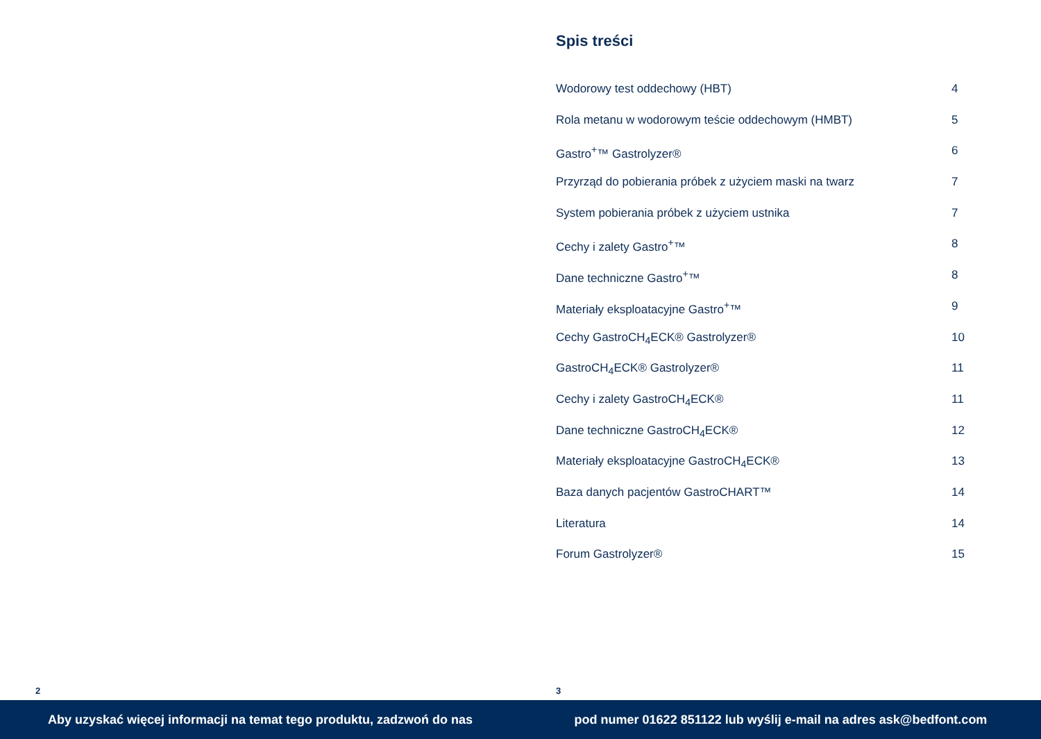2
Spis treści
Wodorowy test oddechowy (HBT) 4
Rola metanu w wodorowym teście oddechowym (HMBT) 5
Gastro<sup>+</sup>™ Gastrolyzer® 6
Przyrząd do pobierania próbek z użyciem maski na twarz 7
System pobierania próbek z użyciem ustnika 7
Cechy i zalety Gastro<sup>+</sup>™ 8
Dane techniczne Gastro<sup>+</sup>™ 8
Materiały eksploatacyjne Gastro<sup>+</sup>™ 9
Cechy GastroCH<sub>4</sub>ECK® Gastrolyzer® 10
GastroCH<sub>4</sub>ECK® Gastrolyzer® 11
Cechy i zalety GastroCH<sub>4</sub>ECK® 11
Dane techniczne GastroCH<sub>4</sub>ECK® 12
Materiały eksploatacyjne GastroCH<sub>4</sub>ECK® 13
Baza danych pacjentów GastroCHART™ 14
Literatura 14
Forum Gastrolyzer® 15
3
Aby uzyskać więcej informacji na temat tego produktu, zadzwoń do nas pod numer 01622 851122 lub wyślij e-mail na adres ask@bedfont.com